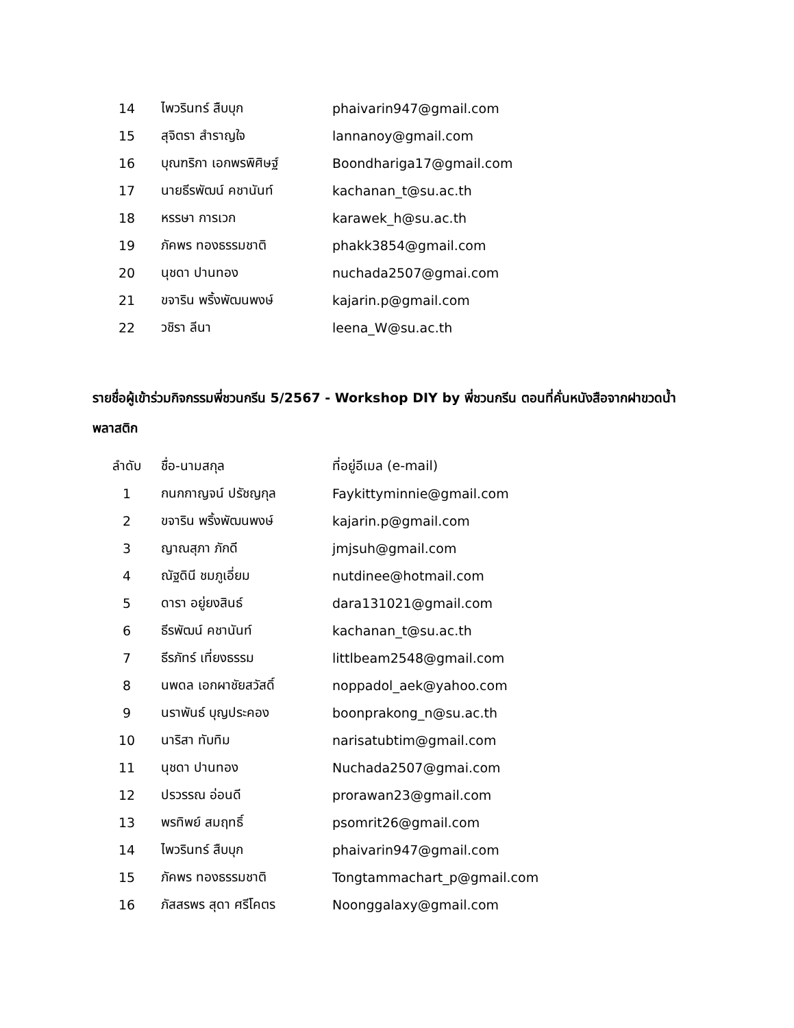| 14 | ไพวรินทร์ สืบบุก | phaivarin947@gmail.com |
| 15 | สุจิตรา สำราญใจ | lannanoy@gmail.com |
| 16 | บุณฑริกา เอกพรพิศิษฐ์ | Boondhariga17@gmail.com |
| 17 | นายธีรพัฒน์ คชานันท์ | kachanan_t@su.ac.th |
| 18 | หรรษา การเวก | karawek_h@su.ac.th |
| 19 | ภัคพร ทองธรรมชาติ | phakk3854@gmail.com |
| 20 | นุชดา ปานทอง | nuchada2507@gmai.com |
| 21 | ขจาริน พริ้งพัฒนพงษ์ | kajarin.p@gmail.com |
| 22 | วชิรา ลีนา | leena_W@su.ac.th |
รายชื่อผู้เข้าร่วมกิจกรรมพี่ชวนกรีน 5/2567 - Workshop DIY by พี่ชวนกรีน ตอนที่คั่นหนังสือจากฝาขวดน้ำพลาสติก
| ลำดับ | ชื่อ-นามสกุล | ที่อยู่อีเมล (e-mail) |
| --- | --- | --- |
| 1 | กนกกาญจน์ ปรัชญกุล | Faykittyminnie@gmail.com |
| 2 | ขจาริน พริ้งพัฒนพงษ์ | kajarin.p@gmail.com |
| 3 | ญาณสุภา ภักดี | jmjsuh@gmail.com |
| 4 | ณัฐดินี ชมภูเอี่ยม | nutdinee@hotmail.com |
| 5 | ดารา อยู่ยงสินธ์ | dara131021@gmail.com |
| 6 | ธีรพัฒน์ คชานันท์ | kachanan_t@su.ac.th |
| 7 | ธีรภัทร์ เที่ยงธรรม | littlbeam2548@gmail.com |
| 8 | นพดล เอกผาชัยสวัสดิ์ | noppadol_aek@yahoo.com |
| 9 | นราพันธ์ บุญประคอง | boonprakong_n@su.ac.th |
| 10 | นาริสา ทับทิม | narisatubtim@gmail.com |
| 11 | นุชดา ปานทอง | Nuchada2507@gmai.com |
| 12 | ปรวรรณ อ่อนดี | prorawan23@gmail.com |
| 13 | พรทิพย์ สมฤทธิ์ | psomrit26@gmail.com |
| 14 | ไพวรินทร์ สืบบุก | phaivarin947@gmail.com |
| 15 | ภัคพร ทองธรรมชาติ | Tongtammachart_p@gmail.com |
| 16 | ภัสสรพร สุดา ศรีโคตร | Noonggalaxy@gmail.com |